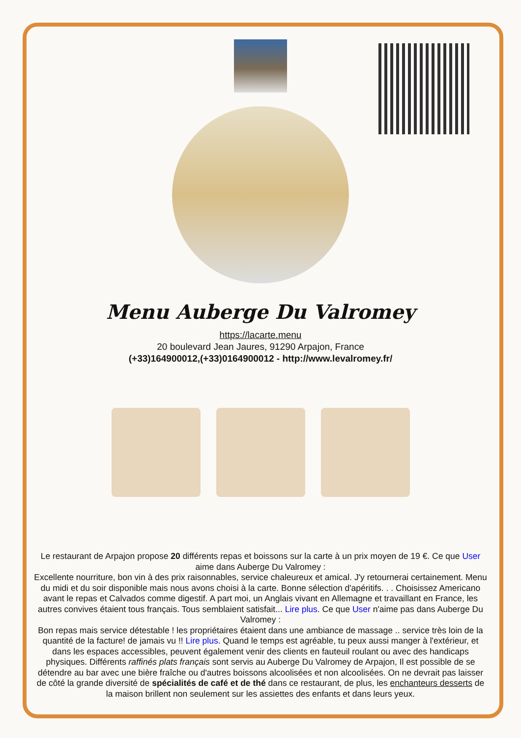Menu Auberge Du Valromey
https://lacarte.menu
20 boulevard Jean Jaures, 91290 Arpajon, France
(+33)164900012,(+33)0164900012 - http://www.levalromey.fr/
Le restaurant de Arpajon propose 20 différents repas et boissons sur la carte à un prix moyen de 19 €. Ce que User aime dans Auberge Du Valromey :
Excellente nourriture, bon vin à des prix raisonnables, service chaleureux et amical. J'y retournerai certainement. Menu du midi et du soir disponible mais nous avons choisi à la carte. Bonne sélection d'apéritifs. . . Choisissez Americano avant le repas et Calvados comme digestif. A part moi, un Anglais vivant en Allemagne et travaillant en France, les autres convives étaient tous français. Tous semblaient satisfait... Lire plus. Ce que User n'aime pas dans Auberge Du Valromey :
Bon repas mais service détestable ! les propriétaires étaient dans une ambiance de massage .. service très loin de la quantité de la facture! de jamais vu !! Lire plus. Quand le temps est agréable, tu peux aussi manger à l'extérieur, et dans les espaces accessibles, peuvent également venir des clients en fauteuil roulant ou avec des handicaps physiques. Différents raffinés plats français sont servis au Auberge Du Valromey de Arpajon, Il est possible de se détendre au bar avec une bière fraîche ou d'autres boissons alcoolisées et non alcoolisées. On ne devrait pas laisser de côté la grande diversité de spécialités de café et de thé dans ce restaurant, de plus, les enchanteurs desserts de la maison brillent non seulement sur les assiettes des enfants et dans leurs yeux.